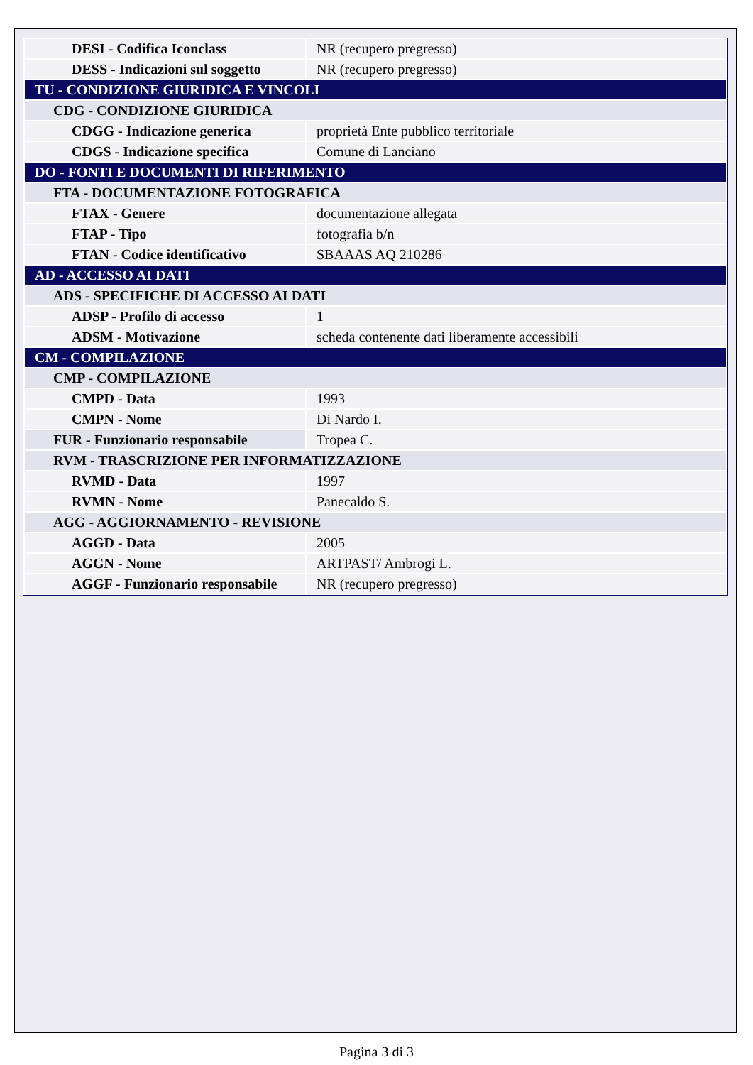| DESI - Codifica Iconclass | NR (recupero pregresso) |
| DESS - Indicazioni sul soggetto | NR (recupero pregresso) |
| TU - CONDIZIONE GIURIDICA E VINCOLI | |
| CDG - CONDIZIONE GIURIDICA | |
| CDGG - Indicazione generica | proprietà Ente pubblico territoriale |
| CDGS - Indicazione specifica | Comune di Lanciano |
| DO - FONTI E DOCUMENTI DI RIFERIMENTO | |
| FTA - DOCUMENTAZIONE FOTOGRAFICA | |
| FTAX - Genere | documentazione allegata |
| FTAP - Tipo | fotografia b/n |
| FTAN - Codice identificativo | SBAAAS AQ 210286 |
| AD - ACCESSO AI DATI | |
| ADS - SPECIFICHE DI ACCESSO AI DATI | |
| ADSP - Profilo di accesso | 1 |
| ADSM - Motivazione | scheda contenente dati liberamente accessibili |
| CM - COMPILAZIONE | |
| CMP - COMPILAZIONE | |
| CMPD - Data | 1993 |
| CMPN - Nome | Di Nardo I. |
| FUR - Funzionario responsabile | Tropea C. |
| RVM - TRASCRIZIONE PER INFORMATIZZAZIONE | |
| RVMD - Data | 1997 |
| RVMN - Nome | Panecaldo S. |
| AGG - AGGIORNAMENTO - REVISIONE | |
| AGGD - Data | 2005 |
| AGGN - Nome | ARTPAST/ Ambrogi L. |
| AGGF - Funzionario responsabile | NR (recupero pregresso) |
Pagina 3 di 3